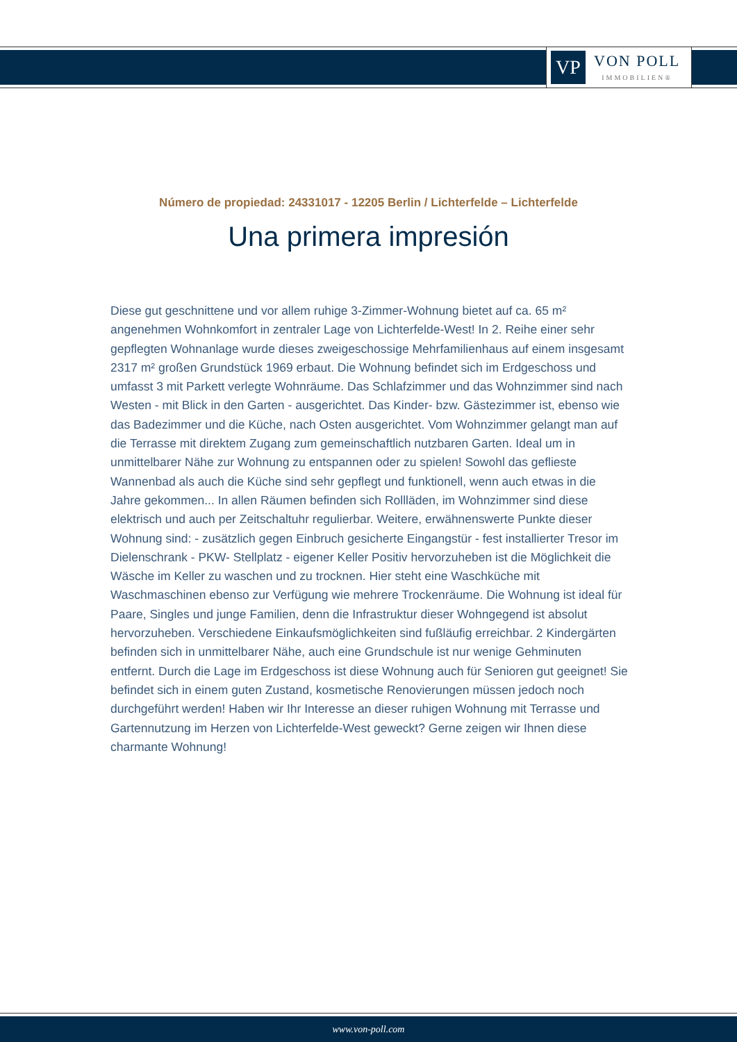VP
VON POLL
IMMOBILIEN®
Número de propiedad: 24331017 - 12205 Berlin / Lichterfelde – Lichterfelde
Una primera impresión
Diese gut geschnittene und vor allem ruhige 3-Zimmer-Wohnung bietet auf ca. 65 m² angenehmen Wohnkomfort in zentraler Lage von Lichterfelde-West! In 2. Reihe einer sehr gepflegten Wohnanlage wurde dieses zweigeschossige Mehrfamilienhaus auf einem insgesamt 2317 m² großen Grundstück 1969 erbaut. Die Wohnung befindet sich im Erdgeschoss und umfasst 3 mit Parkett verlegte Wohnräume. Das Schlafzimmer und das Wohnzimmer sind nach Westen - mit Blick in den Garten - ausgerichtet. Das Kinder- bzw. Gästezimmer ist, ebenso wie das Badezimmer und die Küche, nach Osten ausgerichtet. Vom Wohnzimmer gelangt man auf die Terrasse mit direktem Zugang zum gemeinschaftlich nutzbaren Garten. Ideal um in unmittelbarer Nähe zur Wohnung zu entspannen oder zu spielen! Sowohl das geflieste Wannenbad als auch die Küche sind sehr gepflegt und funktionell, wenn auch etwas in die Jahre gekommen... In allen Räumen befinden sich Rollläden, im Wohnzimmer sind diese elektrisch und auch per Zeitschaltuhr regulierbar. Weitere, erwähnenswerte Punkte dieser Wohnung sind: - zusätzlich gegen Einbruch gesicherte Eingangstür - fest installierter Tresor im Dielenschrank - PKW- Stellplatz - eigener Keller Positiv hervorzuheben ist die Möglichkeit die Wäsche im Keller zu waschen und zu trocknen. Hier steht eine Waschküche mit Waschmaschinen ebenso zur Verfügung wie mehrere Trockenräume. Die Wohnung ist ideal für Paare, Singles und junge Familien, denn die Infrastruktur dieser Wohngegend ist absolut hervorzuheben. Verschiedene Einkaufsmöglichkeiten sind fußläufig erreichbar. 2 Kindergärten befinden sich in unmittelbarer Nähe, auch eine Grundschule ist nur wenige Gehminuten entfernt. Durch die Lage im Erdgeschoss ist diese Wohnung auch für Senioren gut geeignet! Sie befindet sich in einem guten Zustand, kosmetische Renovierungen müssen jedoch noch durchgeführt werden! Haben wir Ihr Interesse an dieser ruhigen Wohnung mit Terrasse und Gartennutzung im Herzen von Lichterfelde-West geweckt? Gerne zeigen wir Ihnen diese charmante Wohnung!
www.von-poll.com